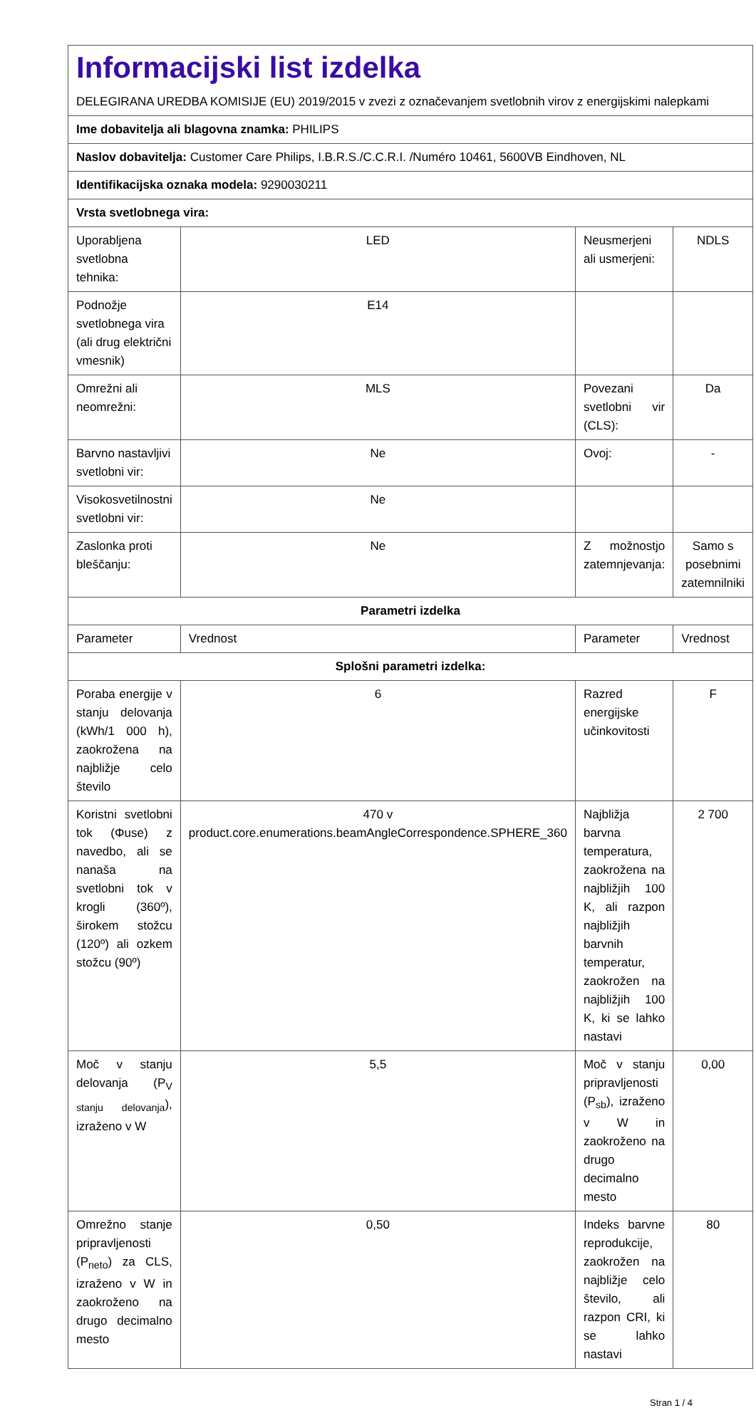| Informacijski list izdelka DELEGIRANA UREDBA KOMISIJE (EU) 2019/2015 v zvezi z označevanjem svetlobnih virov z energijskimi nalepkami | | | |
| Ime dobavitelja ali blagovna znamka: PHILIPS | | | |
| Naslov dobavitelja: Customer Care Philips, I.B.R.S./C.C.R.I. /Numéro 10461, 5600VB Eindhoven, NL | | | |
| Identifikacijska oznaka modela: 9290030211 | | | |
| Vrsta svetlobnega vira: | | | |
| Uporabljena svetlobna tehnika: | LED | Neusmerjeni ali usmerjeni: | NDLS |
| Podnožje svetlobnega vira (ali drug električni vmesnik) | E14 | | |
| Omrežni ali neomrežni: | MLS | Povezani svetlobni vir (CLS): | Da |
| Barvno nastavljivi svetlobni vir: | Ne | Ovoj: | - |
| Visokosvetilnostni svetlobni vir: | Ne | | |
| Zaslonka proti bleščanju: | Ne | Z možnostjo zatemnjevanja: | Samo s posebnimi zatemnilniki |
| Parametri izdelka | | | |
| Parameter | Vrednost | Parameter | Vrednost |
| Splošni parametri izdelka: | | | |
| Poraba energije v stanju delovanja (kWh/1 000 h), zaokrožena na najbližje celo število | 6 | Razred energijske učinkovitosti | F |
| Koristni svetlobni tok (Φuse) z navedbo, ali se nanaša na svetlobni tok v krogli (360º), širokem stožcu (120º) ali ozkem stožcu (90º) | 470 v product.core.enumerations.beamAngleCorrespondence.SPHERE_360 | Najbližja barvna temperatura, zaokrožena na najbližjih 100 K, ali razpon najbližjih barvnih temperatur, zaokrožen na najbližjih 100 K, ki se lahko nastavi | 2 700 |
| Moč v stanju delovanja (P<sub>V stanju delovanja</sub>), izraženo v W | 5,5 | Moč v stanju pripravljenosti (P<sub>sb</sub>), izraženo v W in zaokroženo na drugo decimalno mesto | 0,00 |
| Omrežno stanje pripravljenosti (P<sub>neto</sub>) za CLS, izraženo v W in zaokroženo na drugo decimalno mesto | 0,50 | Indeks barvne reprodukcije, zaokrožen na najbližje celo število, ali razpon CRI, ki se lahko nastavi | 80 |
Stran 1 / 4